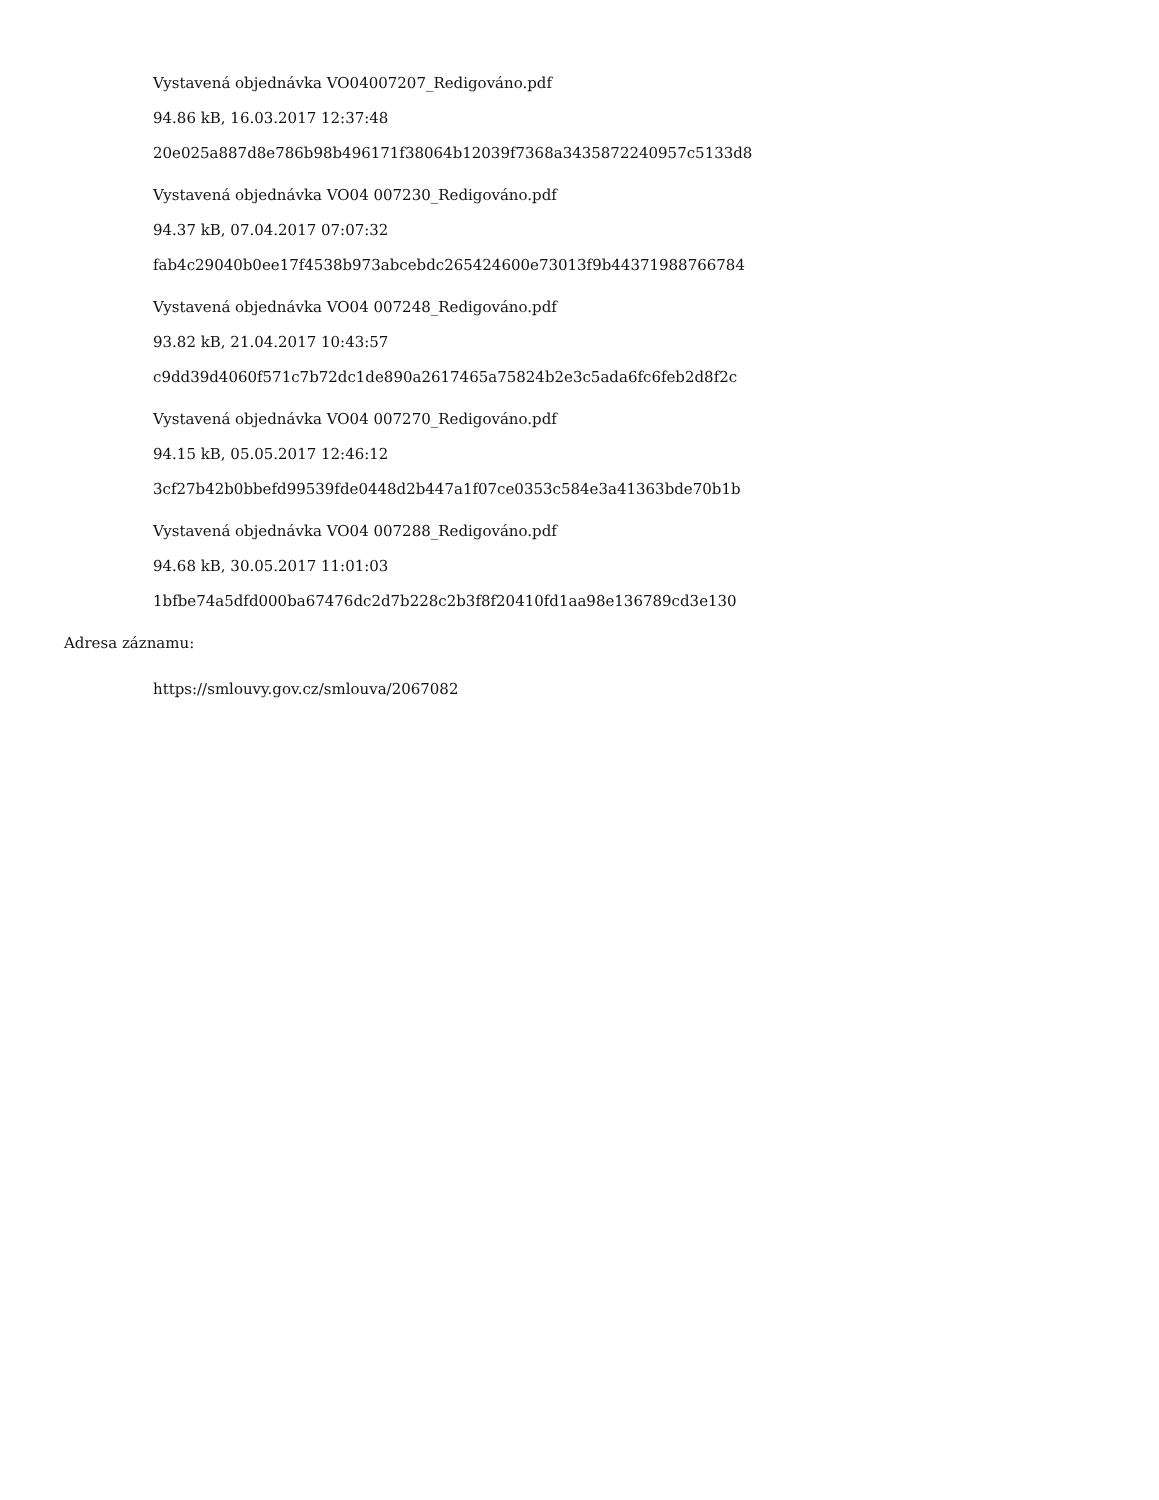Vystavená objednávka VO04007207_Redigováno.pdf
94.86 kB, 16.03.2017 12:37:48
20e025a887d8e786b98b496171f38064b12039f7368a3435872240957c5133d8
Vystavená objednávka VO04 007230_Redigováno.pdf
94.37 kB, 07.04.2017 07:07:32
fab4c29040b0ee17f4538b973abcebdc265424600e73013f9b44371988766784
Vystavená objednávka VO04 007248_Redigováno.pdf
93.82 kB, 21.04.2017 10:43:57
c9dd39d4060f571c7b72dc1de890a2617465a75824b2e3c5ada6fc6feb2d8f2c
Vystavená objednávka VO04 007270_Redigováno.pdf
94.15 kB, 05.05.2017 12:46:12
3cf27b42b0bbefd99539fde0448d2b447a1f07ce0353c584e3a41363bde70b1b
Vystavená objednávka VO04 007288_Redigováno.pdf
94.68 kB, 30.05.2017 11:01:03
1bfbe74a5dfd000ba67476dc2d7b228c2b3f8f20410fd1aa98e136789cd3e130
Adresa záznamu:
https://smlouvy.gov.cz/smlouva/2067082